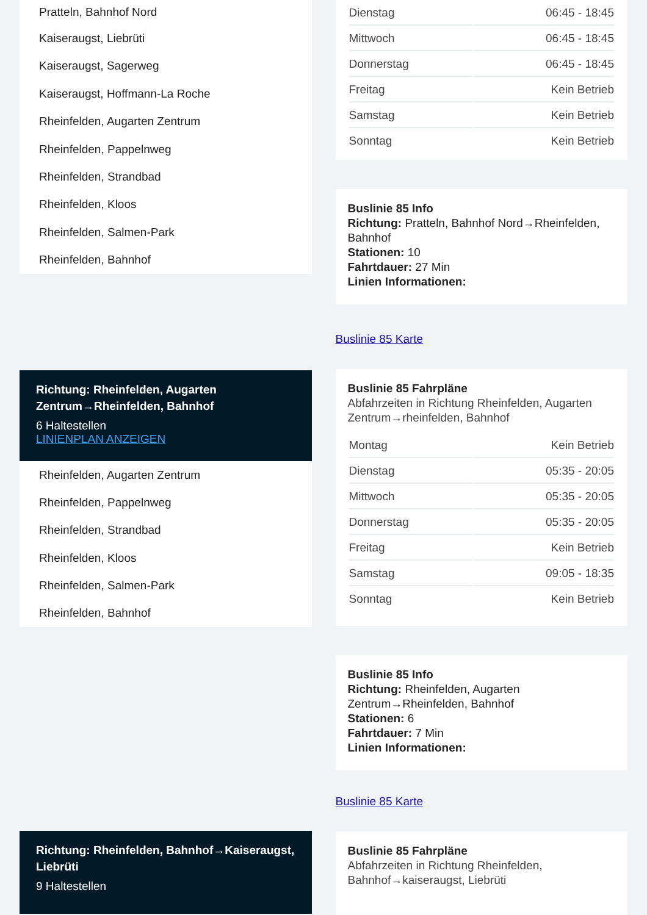Pratteln, Bahnhof Nord
Kaiseraugst, Liebrüti
Kaiseraugst, Sagerweg
Kaiseraugst, Hoffmann-La Roche
Rheinfelden, Augarten Zentrum
Rheinfelden, Pappelnweg
Rheinfelden, Strandbad
Rheinfelden, Kloos
Rheinfelden, Salmen-Park
Rheinfelden, Bahnhof
Richtung: Rheinfelden, Augarten Zentrum→Rheinfelden, Bahnhof
6 Haltestellen
LINIENPLAN ANZEIGEN
Rheinfelden, Augarten Zentrum
Rheinfelden, Pappelnweg
Rheinfelden, Strandbad
Rheinfelden, Kloos
Rheinfelden, Salmen-Park
Rheinfelden, Bahnhof
Richtung: Rheinfelden, Bahnhof→Kaiseraugst, Liebrüti
9 Haltestellen
| Dienstag | 06:45 - 18:45 |
| Mittwoch | 06:45 - 18:45 |
| Donnerstag | 06:45 - 18:45 |
| Freitag | Kein Betrieb |
| Samstag | Kein Betrieb |
| Sonntag | Kein Betrieb |
Buslinie 85 Info
Richtung: Pratteln, Bahnhof Nord→Rheinfelden, Bahnhof
Stationen: 10
Fahrtdauer: 27 Min
Linien Informationen:
Buslinie 85 Karte
Buslinie 85 Fahrpläne
Abfahrzeiten in Richtung Rheinfelden, Augarten Zentrum→rheinfelden, Bahnhof
| Montag | Kein Betrieb |
| Dienstag | 05:35 - 20:05 |
| Mittwoch | 05:35 - 20:05 |
| Donnerstag | 05:35 - 20:05 |
| Freitag | Kein Betrieb |
| Samstag | 09:05 - 18:35 |
| Sonntag | Kein Betrieb |
Buslinie 85 Info
Richtung: Rheinfelden, Augarten Zentrum→Rheinfelden, Bahnhof
Stationen: 6
Fahrtdauer: 7 Min
Linien Informationen:
Buslinie 85 Karte
Buslinie 85 Fahrpläne
Abfahrzeiten in Richtung Rheinfelden, Bahnhof→kaiseraugst, Liebrüti